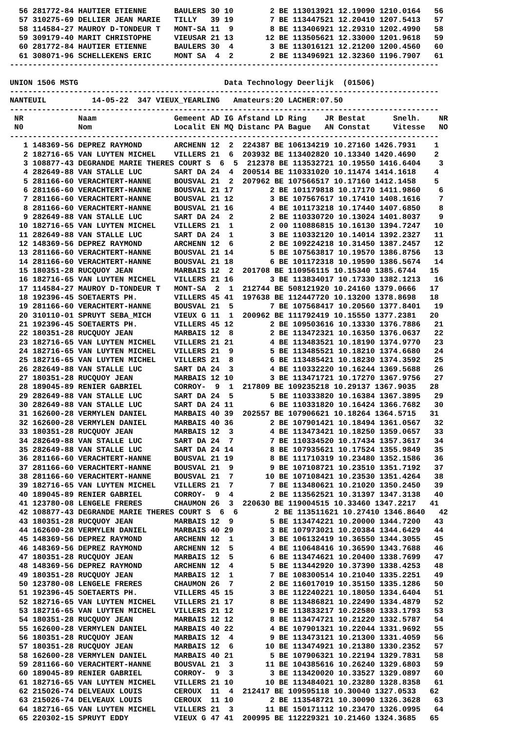56 281772-84 HAUTIER ETIENNE      BAULERS 30 10        2 BE 113013921 12.19090 1210.0164   56
  57 310275-69 DELLIER JEAN MARIE   TILLY   39 19        7 BE 113447521 12.20410 1207.5413   57
  58 114584-27 MAUROY D-TONDEUR T   MONT-SA 11  9        8 BE 113406921 12.29310 1202.4990   58
  59 309179-40 MARIT CHRISTOPHE     VIEUSAR 21 13       12 BE 113505621 12.33000 1201.9618   59
  60 281772-84 HAUTIER ETIENNE      BAULERS 30  4        3 BE 113016121 12.21200 1200.4560   60
  61 308071-96 SCHELLEKENS ERIC     MONT SA  4  2        2 BE 113496921 12.32360 1196.7907   61
----------------------------------------------------------------------------------------------

UNION 1506 MSTG                                Data Technology Deerlijk  (01506)
----------------------------------------------------------------------------------------------
NANTEUIL          14-05-22  347 VIEUX_YEARLING   Amateurs:20 LACHER:07.50
----------------------------------------------------------------------------------------------
 NR            Naam                 Gemeent AD IG Afstand LD Ring    JR Bestat      Snelh.    NR
 N0            Nom                  Localit EN MQ Distanc PA Bague   AN Constat     Vitesse   NO
----------------------------------------------------------------------------------------------
   1 148369-56 DEPREZ RAYMOND       ARCHENN 12  2  224387 BE 106134219 10.27160 1426.7931    1
   2 182716-65 VAN LUYTEN MICHEL    VILLERS 21  6  203932 BE 113402820 10.13340 1420.4690    2
   3 108877-43 DEGRANDE MARIE THERES COURT S  6  5  212378 BE 113532721 10.19550 1416.6404    3
   4 282649-88 VAN STALLE LUC       SART DA 24  4  200514 BE 110331020 10.11474 1414.1618    4
   5 281166-60 VERACHTERT-HANNE     BOUSVAL 21  2  207962 BE 107566517 10.17160 1412.1458    5
   6 281166-60 VERACHTERT-HANNE     BOUSVAL 21 17        2 BE 101179818 10.17170 1411.9860    6
   7 281166-60 VERACHTERT-HANNE     BOUSVAL 21 12        3 BE 107567617 10.17410 1408.1616    7
   8 281166-60 VERACHTERT-HANNE     BOUSVAL 21 16        4 BE 101173218 10.17440 1407.6850    8
   9 282649-88 VAN STALLE LUC       SART DA 24  2        2 BE 110330720 10.13024 1401.8037    9
  10 182716-65 VAN LUYTEN MICHEL    VILLERS 21  1        2 00 110886815 10.16130 1394.7247   10
  11 282649-88 VAN STALLE LUC       SART DA 24  1        3 BE 110332120 10.14014 1392.2327   11
  12 148369-56 DEPREZ RAYMOND       ARCHENN 12  6        2 BE 109224218 10.31450 1387.2457   12
  13 281166-60 VERACHTERT-HANNE     BOUSVAL 21 14        5 BE 107563817 10.19570 1386.8756   13
  14 281166-60 VERACHTERT-HANNE     BOUSVAL 21 18        6 BE 101172318 10.19590 1386.5674   14
  15 180351-28 RUCQUOY JEAN         MARBAIS 12  2  201708 BE 110956115 10.15340 1385.6744   15
  16 182716-65 VAN LUYTEN MICHEL    VILLERS 21 16        3 BE 113834017 10.17330 1382.1213   16
  17 114584-27 MAUROY D-TONDEUR T   MONT-SA  2  1  212744 BE 508121920 10.24160 1379.0666   17
  18 192396-45 SOETAERTS PH.        VILLERS 45 41  197638 BE 112447720 10.13200 1378.8698   18
  19 281166-60 VERACHTERT-HANNE     BOUSVAL 21  5        7 BE 107568417 10.20560 1377.8401   19
  20 310110-01 SPRUYT SEBA_MICH     VIEUX G 11  1  200962 BE 111792419 10.15550 1377.2381   20
  21 192396-45 SOETAERTS PH.        VILLERS 45 12        2 BE 109503616 10.13330 1376.7886   21
  22 180351-28 RUCQUOY JEAN         MARBAIS 12  8        2 BE 113472321 10.16350 1376.0637   22
  23 182716-65 VAN LUYTEN MICHEL    VILLERS 21 21        4 BE 113483521 10.18190 1374.9770   23
  24 182716-65 VAN LUYTEN MICHEL    VILLERS 21  9        5 BE 113485521 10.18210 1374.6680   24
  25 182716-65 VAN LUYTEN MICHEL    VILLERS 21  8        6 BE 113485421 10.18230 1374.3592   25
  26 282649-88 VAN STALLE LUC       SART DA 24  3        4 BE 110332220 10.16244 1369.5688   26
  27 180351-28 RUCQUOY JEAN         MARBAIS 12 10        3 BE 113471721 10.17270 1367.9756   27
  28 189045-89 RENIER GABRIEL       CORROY-  9  1  217809 BE 109235218 10.29137 1367.9035   28
  29 282649-88 VAN STALLE LUC       SART DA 24  5        5 BE 110333820 10.16384 1367.3895   29
  30 282649-88 VAN STALLE LUC       SART DA 24 11        6 BE 110331820 10.16424 1366.7682   30
  31 162600-28 VERMYLEN DANIEL      MARBAIS 40 39  202557 BE 107906621 10.18264 1364.5715   31
  32 162600-28 VERMYLEN DANIEL      MARBAIS 40 36        2 BE 107901421 10.18494 1361.0567   32
  33 180351-28 RUCQUOY JEAN         MARBAIS 12  3        4 BE 113473421 10.18250 1359.0657   33
  34 282649-88 VAN STALLE LUC       SART DA 24  7        7 BE 110334520 10.17434 1357.3617   34
  35 282649-88 VAN STALLE LUC       SART DA 24 14        8 BE 107935621 10.17524 1355.9849   35
  36 281166-60 VERACHTERT-HANNE     BOUSVAL 21 19        8 BE 111710319 10.23480 1352.1586   36
  37 281166-60 VERACHTERT-HANNE     BOUSVAL 21  9        9 BE 107108721 10.23510 1351.7192   37
  38 281166-60 VERACHTERT-HANNE     BOUSVAL 21  7       10 BE 107108421 10.23530 1351.4264   38
  39 182716-65 VAN LUYTEN MICHEL    VILLERS 21  7        7 BE 113480621 10.21020 1350.2450   39
  40 189045-89 RENIER GABRIEL       CORROY-  9  4        2 BE 113562521 10.31397 1347.3138   40
  41 123780-08 LENGELE FRERES       CHAUMON 26  3  220630 BE 119004515 10.33460 1347.2217   41
  42 108877-43 DEGRANDE MARIE THERES COURT S  6  6        2 BE 113511621 10.27410 1346.8640   42
  43 180351-28 RUCQUOY JEAN         MARBAIS 12  9        5 BE 113474221 10.20000 1344.7200   43
  44 162600-28 VERMYLEN DANIEL      MARBAIS 40 29        3 BE 107973021 10.20384 1344.6429   44
  45 148369-56 DEPREZ RAYMOND       ARCHENN 12  1        3 BE 106132419 10.36550 1344.3055   45
  46 148369-56 DEPREZ RAYMOND       ARCHENN 12  5        4 BE 110648416 10.36590 1343.7688   46
  47 180351-28 RUCQUOY JEAN         MARBAIS 12  5        6 BE 113474621 10.20400 1338.7699   47
  48 148369-56 DEPREZ RAYMOND       ARCHENN 12  4        5 BE 113442920 10.37390 1338.4253   48
  49 180351-28 RUCQUOY JEAN         MARBAIS 12  1        7 BE 108300514 10.21040 1335.2251   49
  50 123780-08 LENGELE FRERES       CHAUMON 26  7        2 BE 116017019 10.35150 1335.1286   50
  51 192396-45 SOETAERTS PH.        VILLERS 45 15        3 BE 112240221 10.18050 1334.6404   51
  52 182716-65 VAN LUYTEN MICHEL    VILLERS 21 17        8 BE 113486821 10.22490 1334.4879   52
  53 182716-65 VAN LUYTEN MICHEL    VILLERS 21 12        9 BE 113833217 10.22580 1333.1793   53
  54 180351-28 RUCQUOY JEAN         MARBAIS 12 12        8 BE 113474721 10.21220 1332.5787   54
  55 162600-28 VERMYLEN DANIEL      MARBAIS 40 22        4 BE 107901321 10.22044 1331.9692   55
  56 180351-28 RUCQUOY JEAN         MARBAIS 12  4        9 BE 113473121 10.21300 1331.4059   56
  57 180351-28 RUCQUOY JEAN         MARBAIS 12  6       10 BE 113474921 10.21380 1330.2352   57
  58 162600-28 VERMYLEN DANIEL      MARBAIS 40 21        5 BE 107906321 10.22194 1329.7831   58
  59 281166-60 VERACHTERT-HANNE     BOUSVAL 21  3       11 BE 104385616 10.26240 1329.6803   59
  60 189045-89 RENIER GABRIEL       CORROY-  9  3        3 BE 113420020 10.33527 1329.0897   60
  61 182716-65 VAN LUYTEN MICHEL    VILLERS 21 10       10 BE 113484021 10.23280 1328.8358   61
  62 215026-74 DELVEAUX LOUIS       CEROUX  11  4  212417 BE 109595118 10.30040 1327.0533   62
  63 215026-74 DELVEAUX LOUIS       CEROUX  11 10        2 BE 113548721 10.30090 1326.3628   63
  64 182716-65 VAN LUYTEN MICHEL    VILLERS 21  3       11 BE 150171112 10.23470 1326.0995   64
  65 220302-15 SPRUYT EDDY          VIEUX G 47 41  200995 BE 112229321 10.21460 1324.3685   65